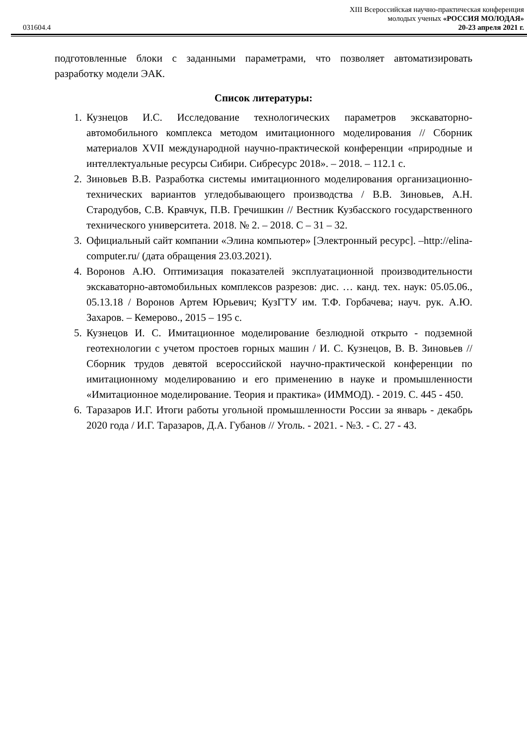XIII Всероссийская научно-практическая конференция
молодых ученых «РОССИЯ МОЛОДАЯ»
031604.4 20-23 апреля 2021 г.
подготовленные блоки с заданными параметрами, что позволяет автоматизировать разработку модели ЭАК.
Список литературы:
1. Кузнецов И.С. Исследование технологических параметров экскаваторно-автомобильного комплекса методом имитационного моделирования // Сборник материалов XVII международной научно-практической конференции «природные и интеллектуальные ресурсы Сибири. Сибресурс 2018». – 2018. – 112.1 с.
2. Зиновьев В.В. Разработка системы имитационного моделирования организационно-технических вариантов угледобывающего производства / В.В. Зиновьев, А.Н. Стародубов, С.В. Кравчук, П.В. Гречишкин // Вестник Кузбасского государственного технического университета. 2018. № 2. – 2018. С – 31 – 32.
3. Официальный сайт компании «Элина компьютер» [Электронный ресурс]. –http://elina-computer.ru/ (дата обращения 23.03.2021).
4. Воронов А.Ю. Оптимизация показателей эксплуатационной производительности экскаваторно-автомобильных комплексов разрезов: дис. … канд. тех. наук: 05.05.06., 05.13.18 / Воронов Артем Юрьевич; КузГТУ им. Т.Ф. Горбачева; науч. рук. А.Ю. Захаров. – Кемерово., 2015 – 195 с.
5. Кузнецов И. С. Имитационное моделирование безлюдной открыто - подземной геотехнологии с учетом простоев горных машин / И. С. Кузнецов, В. В. Зиновьев // Сборник трудов девятой всероссийской научно-практической конференции по имитационному моделированию и его применению в науке и промышленности «Имитационное моделирование. Теория и практика» (ИММОД). - 2019. С. 445 - 450.
6. Таразаров И.Г. Итоги работы угольной промышленности России за январь - декабрь 2020 года / И.Г. Таразаров, Д.А. Губанов // Уголь. - 2021. - №3. - С. 27 - 43.